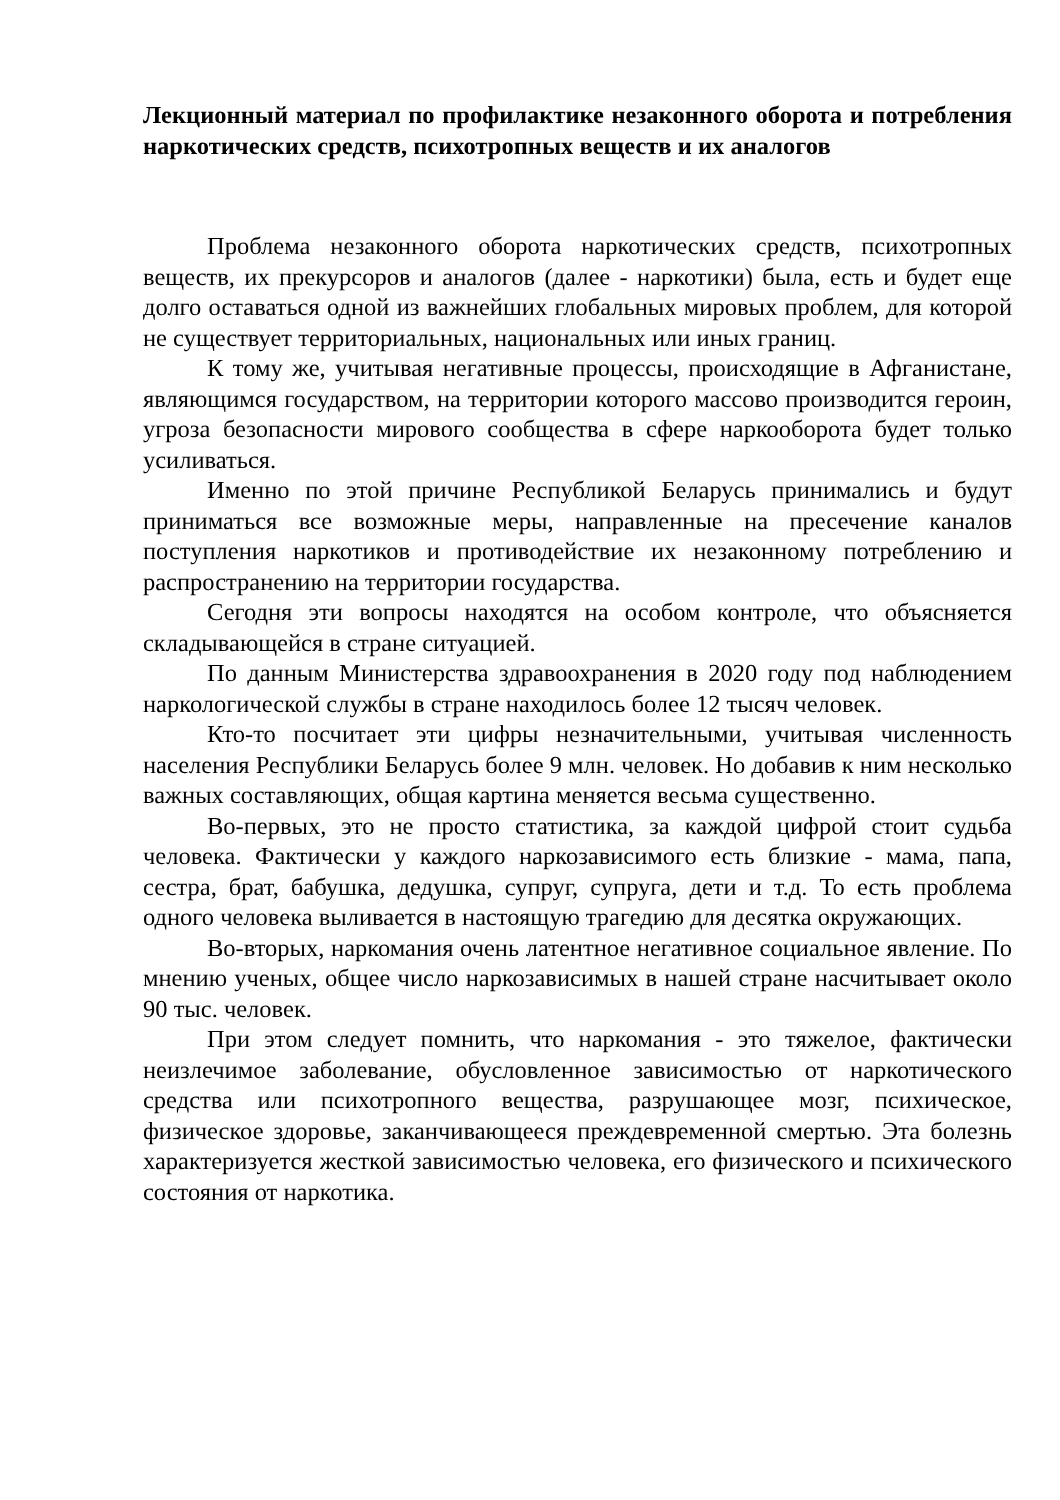Лекционный материал по профилактике незаконного оборота и потребления наркотических средств, психотропных веществ и их аналогов
Проблема незаконного оборота наркотических средств, психотропных веществ, их прекурсоров и аналогов (далее - наркотики) была, есть и будет еще долго оставаться одной из важнейших глобальных мировых проблем, для которой не существует территориальных, национальных или иных границ.
К тому же, учитывая негативные процессы, происходящие в Афганистане, являющимся государством, на территории которого массово производится героин, угроза безопасности мирового сообщества в сфере наркооборота будет только усиливаться.
Именно по этой причине Республикой Беларусь принимались и будут приниматься все возможные меры, направленные на пресечение каналов поступления наркотиков и противодействие их незаконному потреблению и распространению на территории государства.
Сегодня эти вопросы находятся на особом контроле, что объясняется складывающейся в стране ситуацией.
По данным Министерства здравоохранения в 2020 году под наблюдением наркологической службы в стране находилось более 12 тысяч человек.
Кто-то посчитает эти цифры незначительными, учитывая численность населения Республики Беларусь более 9 млн. человек. Но добавив к ним несколько важных составляющих, общая картина меняется весьма существенно.
Во-первых, это не просто статистика, за каждой цифрой стоит судьба человека. Фактически у каждого наркозависимого есть близкие - мама, папа, сестра, брат, бабушка, дедушка, супруг, супруга, дети и т.д. То есть проблема одного человека выливается в настоящую трагедию для десятка окружающих.
Во-вторых, наркомания очень латентное негативное социальное явление. По мнению ученых, общее число наркозависимых в нашей стране насчитывает около 90 тыс. человек.
При этом следует помнить, что наркомания - это тяжелое, фактически неизлечимое заболевание, обусловленное зависимостью от наркотического средства или психотропного вещества, разрушающее мозг, психическое, физическое здоровье, заканчивающееся преждевременной смертью. Эта болезнь характеризуется жесткой зависимостью человека, его физического и психического состояния от наркотика.